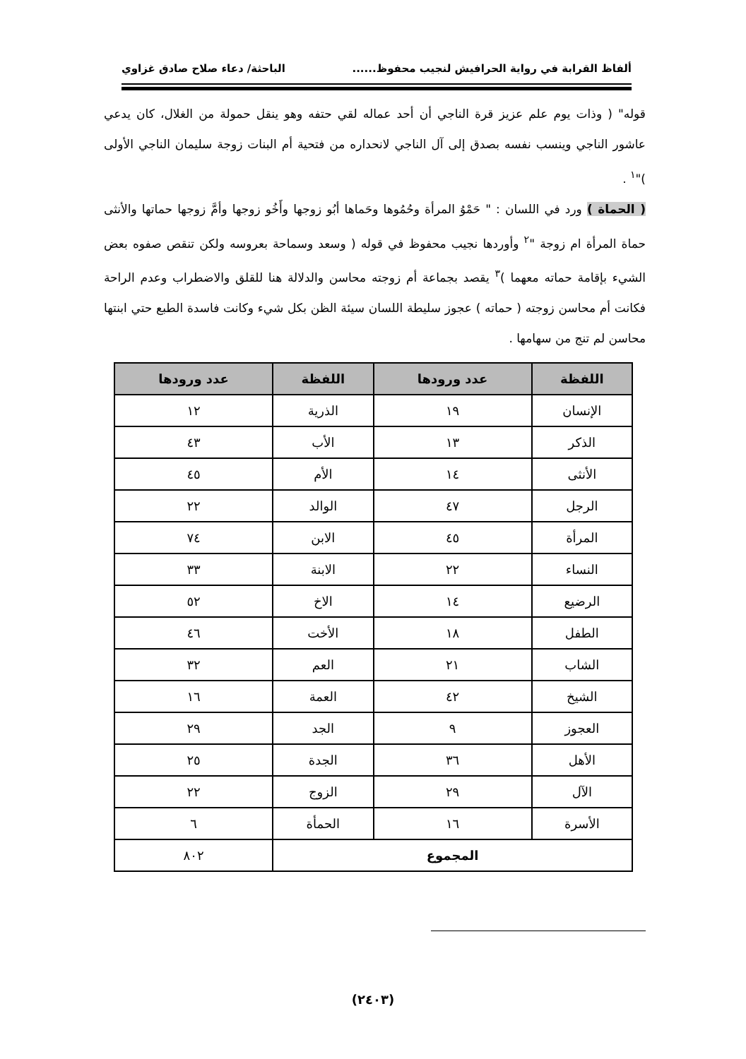ألفاظ القرابة في رواية الحرافيش لنجيب محفوظ...... الباحثة/ دعاء صلاح صادق غزاوي
قوله" ( وذات يوم علم عزيز قرة الناجي أن أحد عماله لقي حتفه وهو ينقل حمولة من الغلال، كان يدعي عاشور الناجي وينسب نفسه بصدق إلى آل الناجي لانحداره من فتحية أم البنات زوجة سليمان الناجي الأولى )"<sup>١</sup> .
( الحماة ) ورد في اللسان : " حَمْوُ المرأة وحُمُوها وحَماها أبُو زوجها وأَخُو زوجها وأمَّ زوجها حماتها والأنثى حماة المرأة ام زوجة "<sup>٢</sup> وأوردها نجيب محفوظ في قوله ( وسعد وسماحة بعروسه ولكن تنقص صفوه بعض الشيء بإقامة حماته معهما )<sup>٣</sup> يقصد بجماعة أم زوجته محاسن والدلالة هنا للقلق والاضطراب وعدم الراحة فكانت أم محاسن زوجته ( حماته ) عجوز سليطة اللسان سيئة الظن بكل شيء وكانت فاسدة الطبع حتي ابنتها محاسن لم تنج من سهامها .
| اللفظة | عدد ورودها | اللفظة | عدد ورودها |
| --- | --- | --- | --- |
| الإنسان | ١٩ | الذرية | ١٢ |
| الذكر | ١٣ | الأب | ٤٣ |
| الأنثى | ١٤ | الأم | ٤٥ |
| الرجل | ٤٧ | الوالد | ٢٢ |
| المرأة | ٤٥ | الابن | ٧٤ |
| النساء | ٢٢ | الابنة | ٣٣ |
| الرضيع | ١٤ | الاخ | ٥٢ |
| الطفل | ١٨ | الأخت | ٤٦ |
| الشاب | ٢١ | العم | ٣٢ |
| الشيخ | ٤٢ | العمة | ١٦ |
| العجوز | ٩ | الجد | ٢٩ |
| الأهل | ٣٦ | الجدة | ٢٥ |
| الآل | ٢٩ | الزوج | ٢٢ |
| الأسرة | ١٦ | الحمأة | ٦ |
| المجموع | | | ٨٠٢ |
(٢٤٠٣)